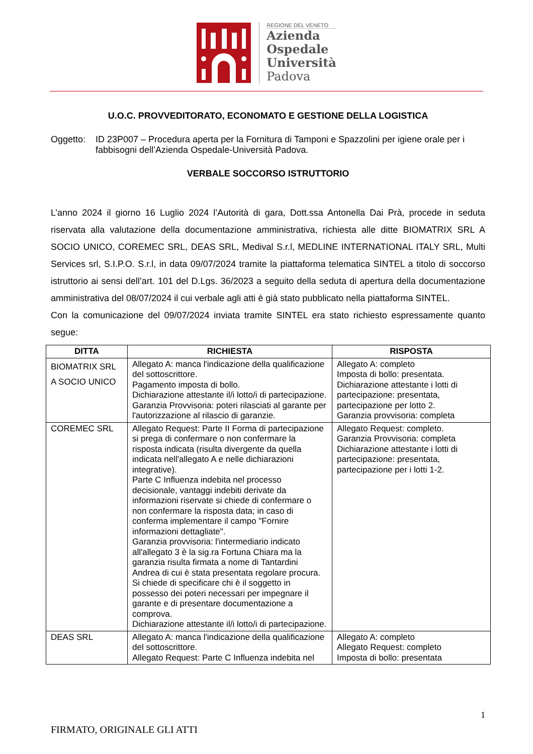REGIONE DEL VENETO
Azienda
Ospedale
Università
Padova
U.O.C. PROVVEDITORATO, ECONOMATO E GESTIONE DELLA LOGISTICA
Oggetto: ID 23P007 – Procedura aperta per la Fornitura di Tamponi e Spazzolini per igiene orale per i fabbisogni dell’Azienda Ospedale-Università Padova.
VERBALE SOCCORSO ISTRUTTORIO
L’anno 2024 il giorno 16 Luglio 2024 l’Autorità di gara, Dott.ssa Antonella Dai Prà, procede in seduta riservata alla valutazione della documentazione amministrativa, richiesta alle ditte BIOMATRIX SRL A SOCIO UNICO, COREMEC SRL, DEAS SRL, Medival S.r.l, MEDLINE INTERNATIONAL ITALY SRL, Multi Services srl, S.I.P.O. S.r.l, in data 09/07/2024 tramite la piattaforma telematica SINTEL a titolo di soccorso istruttorio ai sensi dell’art. 101 del D.Lgs. 36/2023 a seguito della seduta di apertura della documentazione amministrativa del 08/07/2024 il cui verbale agli atti è già stato pubblicato nella piattaforma SINTEL.
Con la comunicazione del 09/07/2024 inviata tramite SINTEL era stato richiesto espressamente quanto segue:
| DITTA | RICHIESTA | RISPOSTA |
| --- | --- | --- |
| BIOMATRIX SRL A SOCIO UNICO | Allegato A: manca l'indicazione della qualificazione del sottoscrittore. Pagamento imposta di bollo. Dichiarazione attestante il/i lotto/i di partecipazione. Garanzia Provvisoria: poteri rilasciati al garante per l'autorizzazione al rilascio di garanzie. | Allegato A: completo Imposta di bollo: presentata. Dichiarazione attestante i lotti di partecipazione: presentata, partecipazione per lotto 2. Garanzia provvisoria: completa |
| COREMEC SRL | Allegato Request: Parte II Forma di partecipazione si prega di confermare o non confermare la risposta indicata (risulta divergente da quella indicata nell'allegato A e nelle dichiarazioni integrative). Parte C Influenza indebita nel processo decisionale, vantaggi indebiti derivate da informazioni riservate si chiede di confermare o non confermare la risposta data; in caso di conferma implementare il campo "Fornire informazioni dettagliate". Garanzia provvisoria: l'intermediario indicato all'allegato 3 è la sig.ra Fortuna Chiara ma la garanzia risulta firmata a nome di Tantardini Andrea di cui è stata presentata regolare procura. Si chiede di specificare chi è il soggetto in possesso dei poteri necessari per impegnare il garante e di presentare documentazione a comprova. Dichiarazione attestante il/i lotto/i di partecipazione. | Allegato Request: completo. Garanzia Provvisoria: completa Dichiarazione attestante i lotti di partecipazione: presentata, partecipazione per i lotti 1-2. |
| DEAS SRL | Allegato A: manca l'indicazione della qualificazione del sottoscrittore. Allegato Request: Parte C Influenza indebita nel | Allegato A: completo Allegato Request: completo Imposta di bollo: presentata |
1
FIRMATO, ORIGINALE GLI ATTI